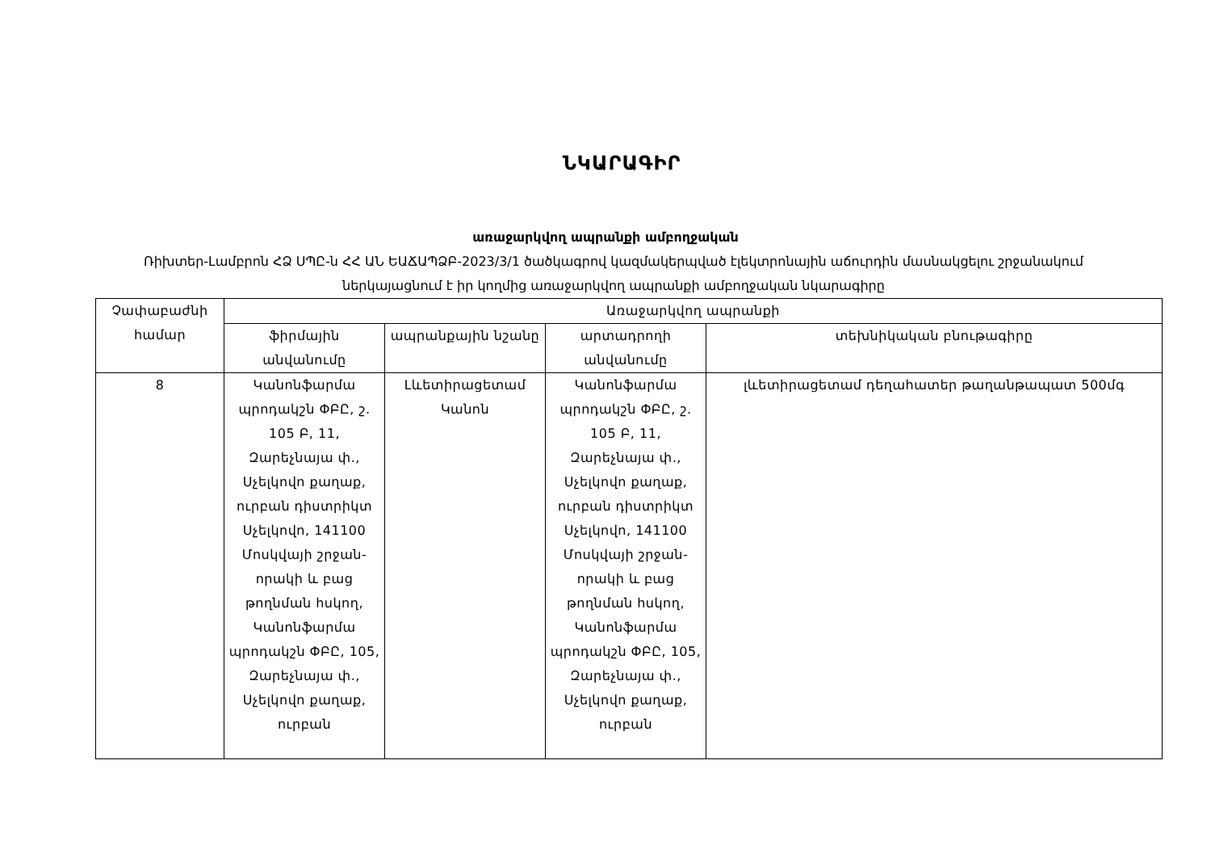ՆԿԱՐԱԳԻՐ
առաջարկվող ապրանքի ամբողջական
Ռիխտեր-Լամբրոն ՀՁ ՍՊԸ-ն ՀՀ ԱՆ ԵԱՃԱՊՁԲ-2023/3/1 ծածկագրով կազմակերպված էլեկտրոնային աճուրդին մասնակցելու շրջանակում ներկայացնում է իր կողմից առաջարկվող ապրանքի ամբողջական նկարագիրը
| Չափաբաժնի համար | Առաջարկվող ապրանքի | | | |
| --- | --- | --- | --- | --- |
| | ֆիրմային անվանումը | ապրանքային նշանը | արտադրողի անվանումը | տեխնիկական բնութագիրը |
| 8 | Կանոնֆարմա պրոդակշն ՓԲԸ, շ. 105 Բ, 11, Զարեչնայա փ., Սչելկովո քաղաք, ուրբան դիստրիկտ Սչելկովո, 141100 Մոսկվայի շրջան-որակի և բաց թողնման հսկող, Կանոնֆարմա պրոդակշն ՓԲԸ, 105, Զարեչնայա փ., Սչելկովո քաղաք, ուրբան | Լևետիրացետամ Կանոն | Կանոնֆարմա պրոդակշն ՓԲԸ, շ. 105 Բ, 11, Զարեչնայա փ., Սչելկովո քաղաք, ուրբան դիստրիկտ Սչելկովո, 141100 Մոսկվայի շրջան-որակի և բաց թողնման հսկող, Կանոնֆարմա պրոդակշն ՓԲԸ, 105, Զարեչնայա փ., Սչելկովո քաղաք, ուրբան | լևետիրացետամ դեղահատեր թաղանթապատ 500մգ |